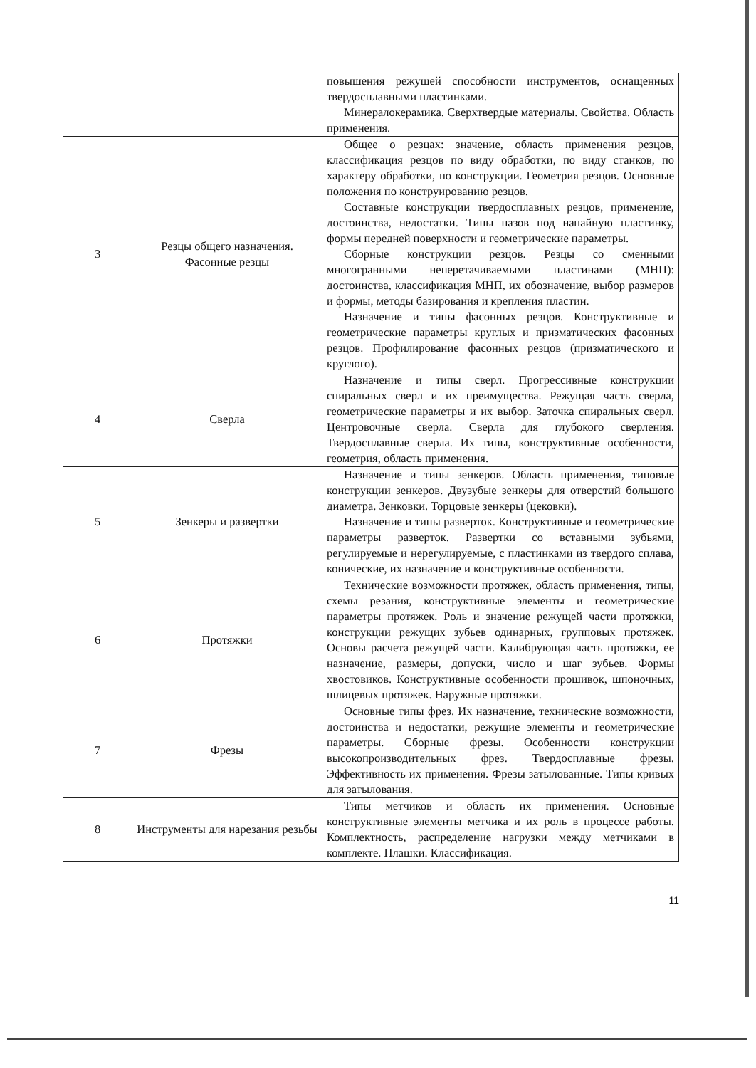| | | повышения режущей способности инструментов, оснащенных твердосплавными пластинками. Минералокерамика. Сверхтвердые материалы. Свойства. Область применения. |
| 3 | Резцы общего назначения. Фасонные резцы | Общее о резцах: значение, область применения резцов, классификация резцов по виду обработки, по виду станков, по характеру обработки, по конструкции. Геометрия резцов. Основные положения по конструированию резцов. Составные конструкции твердосплавных резцов, применение, достоинства, недостатки. Типы пазов под напайную пластинку, формы передней поверхности и геометрические параметры. Сборные конструкции резцов. Резцы со сменными многогранными неперетачиваемыми пластинами (МНП): достоинства, классификация МНП, их обозначение, выбор размеров и формы, методы базирования и крепления пластин. Назначение и типы фасонных резцов. Конструктивные и геометрические параметры круглых и призматических фасонных резцов. Профилирование фасонных резцов (призматического и круглого). |
| 4 | Сверла | Назначение и типы сверл. Прогрессивные конструкции спиральных сверл и их преимущества. Режущая часть сверла, геометрические параметры и их выбор. Заточка спиральных сверл. Центровочные сверла. Сверла для глубокого сверления. Твердосплавные сверла. Их типы, конструктивные особенности, геометрия, область применения. |
| 5 | Зенкеры и развертки | Назначение и типы зенкеров. Область применения, типовые конструкции зенкеров. Двузубые зенкеры для отверстий большого диаметра. Зенковки. Торцовые зенкеры (цековки). Назначение и типы разверток. Конструктивные и геометрические параметры разверток. Развертки со вставными зубьями, регулируемые и нерегулируемые, с пластинками из твердого сплава, конические, их назначение и конструктивные особенности. |
| 6 | Протяжки | Технические возможности протяжек, область применения, типы, схемы резания, конструктивные элементы и геометрические параметры протяжек. Роль и значение режущей части протяжки, конструкции режущих зубьев одинарных, групповых протяжек. Основы расчета режущей части. Калибрующая часть протяжки, ее назначение, размеры, допуски, число и шаг зубьев. Формы хвостовиков. Конструктивные особенности прошивок, шпоночных, шлицевых протяжек. Наружные протяжки. |
| 7 | Фрезы | Основные типы фрез. Их назначение, технические возможности, достоинства и недостатки, режущие элементы и геометрические параметры. Сборные фрезы. Особенности конструкции высокопроизводительных фрез. Твердосплавные фрезы. Эффективность их применения. Фрезы затылованные. Типы кривых для затылования. |
| 8 | Инструменты для нарезания резьбы | Типы метчиков и область их применения. Основные конструктивные элементы метчика и их роль в процессе работы. Комплектность, распределение нагрузки между метчиками в комплекте. Плашки. Классификация. |
11